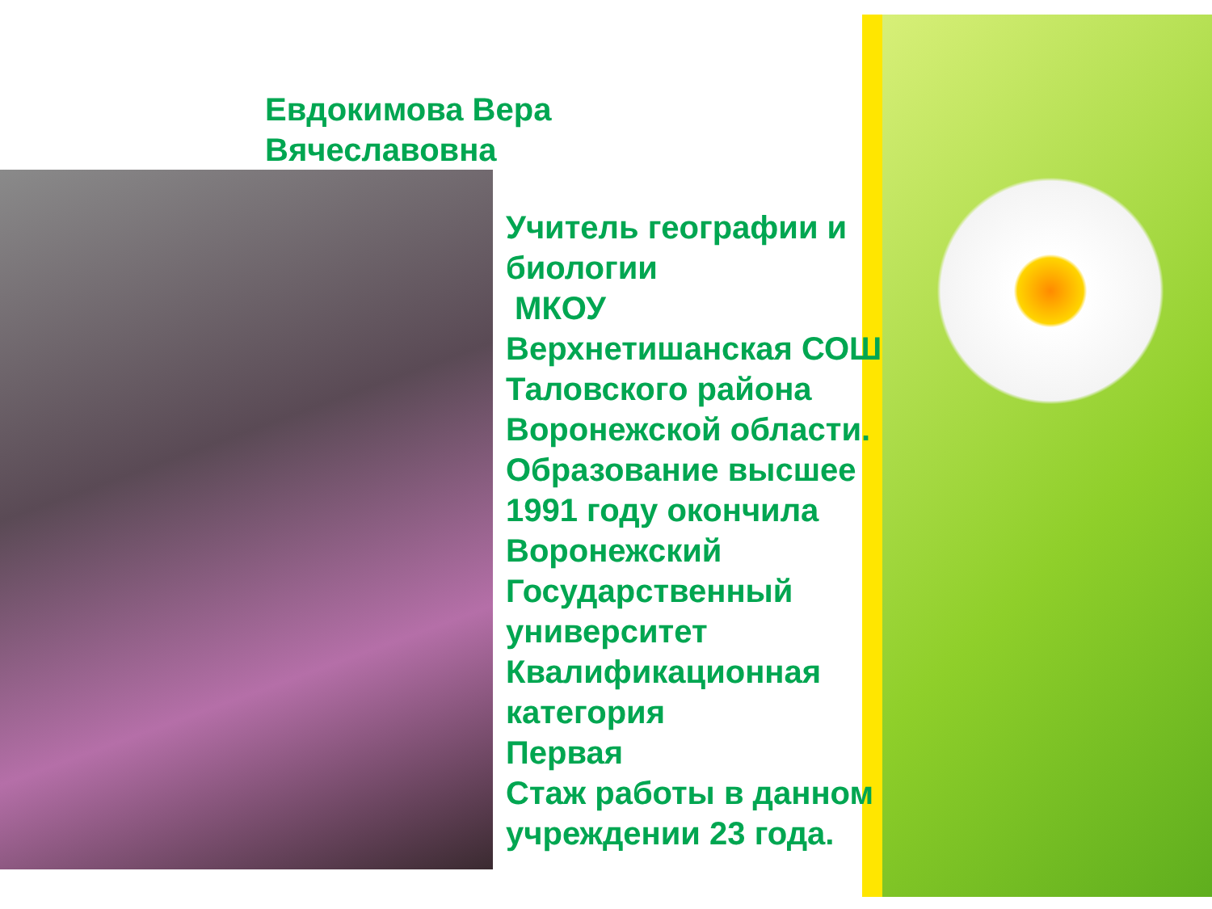Евдокимова Вера
Вячеславовна
Учитель географии и биологии
МКОУ
Верхнетишанская СОШ
Таловского района
Воронежской области.
Образование высшее
1991 году окончила
Воронежский
Государственный
университет
Квалификационная
категория
Первая
Стаж работы в данном
учреждении 23 года.